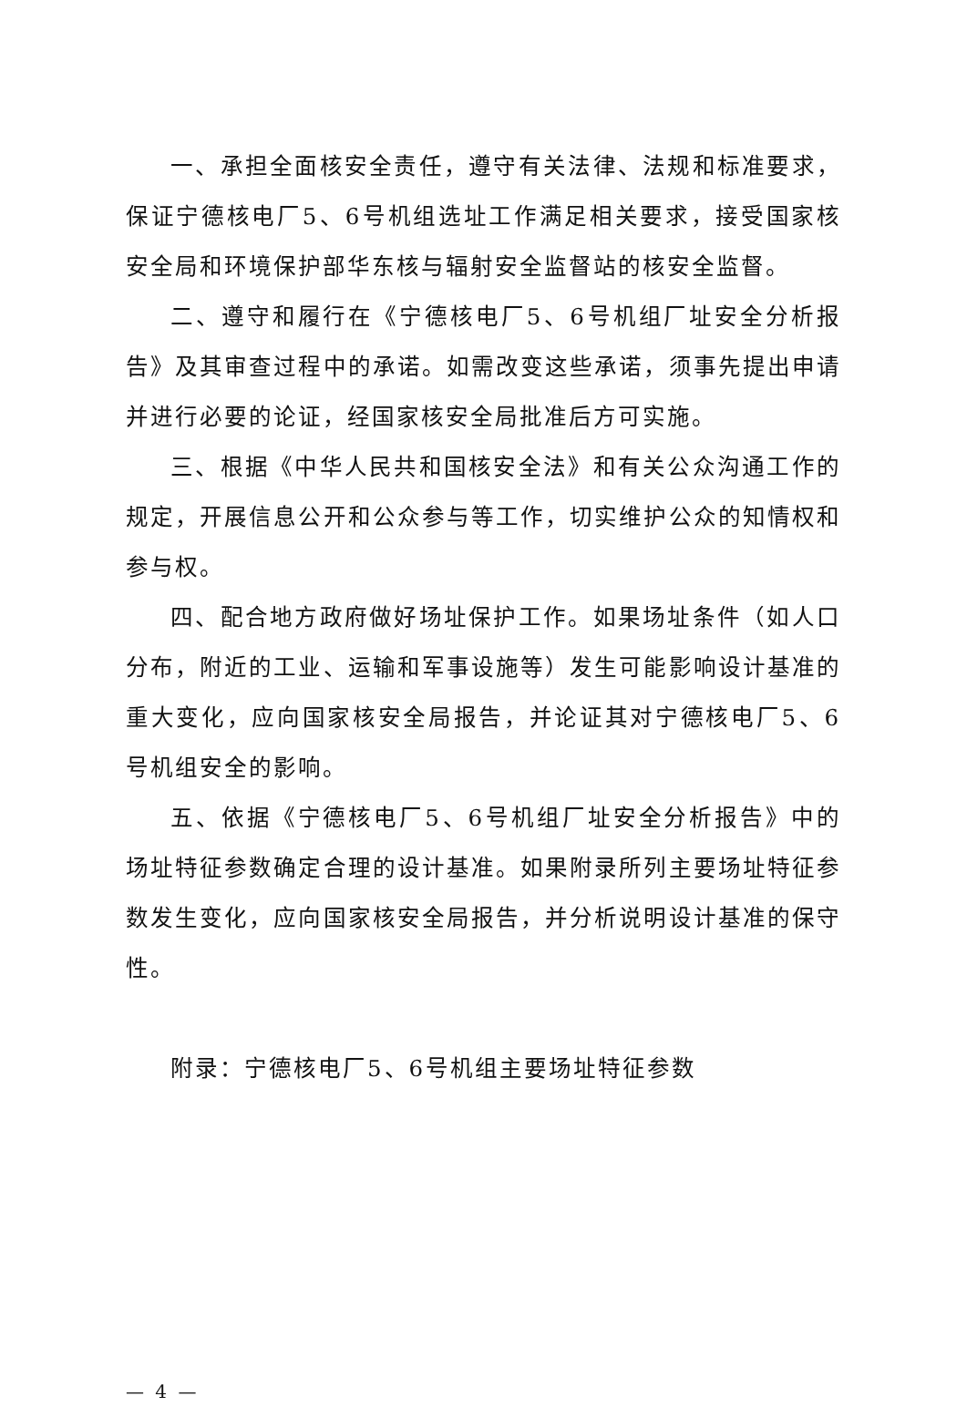一、承担全面核安全责任，遵守有关法律、法规和标准要求，保证宁德核电厂5、6号机组选址工作满足相关要求，接受国家核安全局和环境保护部华东核与辐射安全监督站的核安全监督。
二、遵守和履行在《宁德核电厂5、6号机组厂址安全分析报告》及其审查过程中的承诺。如需改变这些承诺，须事先提出申请并进行必要的论证，经国家核安全局批准后方可实施。
三、根据《中华人民共和国核安全法》和有关公众沟通工作的规定，开展信息公开和公众参与等工作，切实维护公众的知情权和参与权。
四、配合地方政府做好场址保护工作。如果场址条件（如人口分布，附近的工业、运输和军事设施等）发生可能影响设计基准的重大变化，应向国家核安全局报告，并论证其对宁德核电厂5、6号机组安全的影响。
五、依据《宁德核电厂5、6号机组厂址安全分析报告》中的场址特征参数确定合理的设计基准。如果附录所列主要场址特征参数发生变化，应向国家核安全局报告，并分析说明设计基准的保守性。
附录：宁德核电厂5、6号机组主要场址特征参数
— 4 —